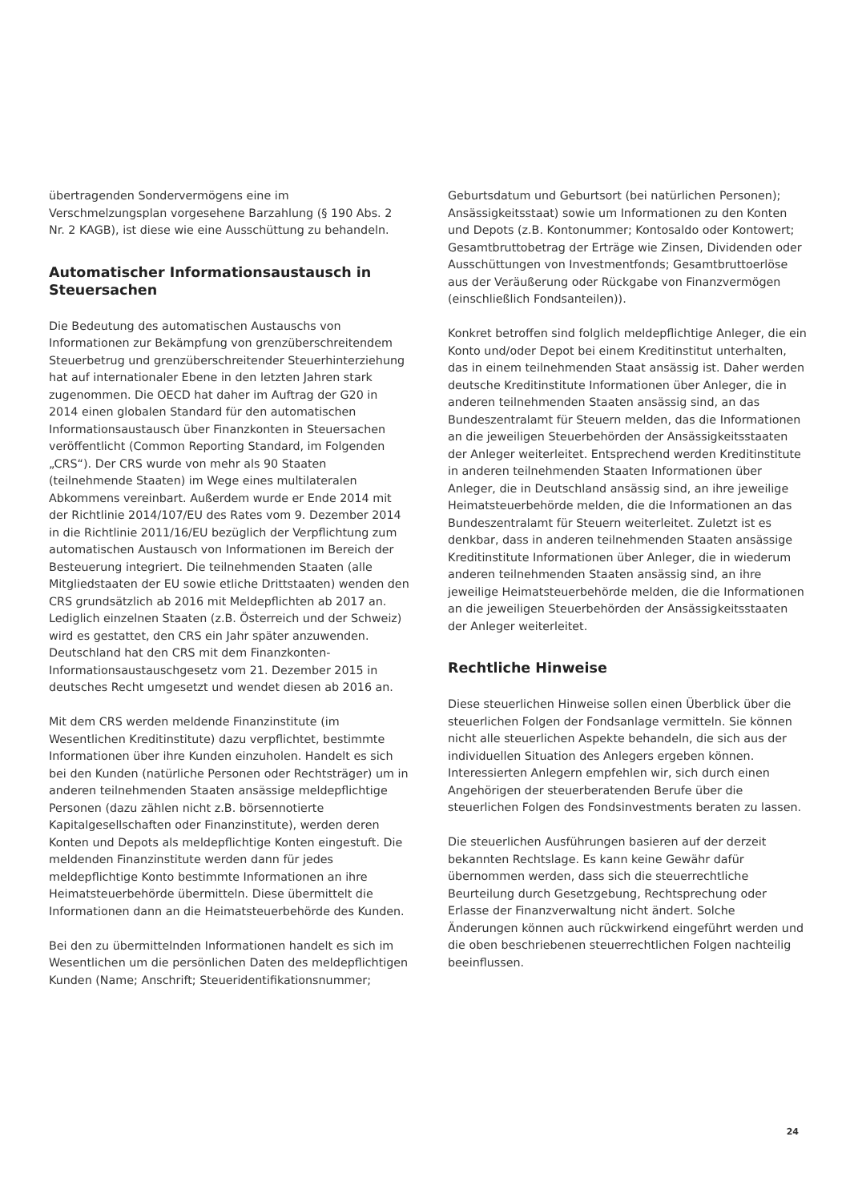übertragenden Sondervermögens eine im Verschmelzungsplan vorgesehene Barzahlung (§ 190 Abs. 2 Nr. 2 KAGB), ist diese wie eine Ausschüttung zu behandeln.
Automatischer Informationsaustausch in Steuersachen
Die Bedeutung des automatischen Austauschs von Informationen zur Bekämpfung von grenzüberschreitendem Steuerbetrug und grenzüberschreitender Steuerhinterziehung hat auf internationaler Ebene in den letzten Jahren stark zugenommen. Die OECD hat daher im Auftrag der G20 in 2014 einen globalen Standard für den automatischen Informationsaustausch über Finanzkonten in Steuersachen veröffentlicht (Common Reporting Standard, im Folgenden „CRS“). Der CRS wurde von mehr als 90 Staaten (teilnehmende Staaten) im Wege eines multilateralen Abkommens vereinbart. Außerdem wurde er Ende 2014 mit der Richtlinie 2014/107/EU des Rates vom 9. Dezember 2014 in die Richtlinie 2011/16/EU bezüglich der Verpflichtung zum automatischen Austausch von Informationen im Bereich der Besteuerung integriert. Die teilnehmenden Staaten (alle Mitgliedstaaten der EU sowie etliche Drittstaaten) wenden den CRS grundsätzlich ab 2016 mit Meldepflichten ab 2017 an. Lediglich einzelnen Staaten (z.B. Österreich und der Schweiz) wird es gestattet, den CRS ein Jahr später anzuwenden. Deutschland hat den CRS mit dem Finanzkonten-Informationsaustauschgesetz vom 21. Dezember 2015 in deutsches Recht umgesetzt und wendet diesen ab 2016 an.
Mit dem CRS werden meldende Finanzinstitute (im Wesentlichen Kreditinstitute) dazu verpflichtet, bestimmte Informationen über ihre Kunden einzuholen. Handelt es sich bei den Kunden (natürliche Personen oder Rechtsträger) um in anderen teilnehmenden Staaten ansässige meldepflichtige Personen (dazu zählen nicht z.B. börsennotierte Kapitalgesellschaften oder Finanzinstitute), werden deren Konten und Depots als meldepflichtige Konten eingestuft. Die meldenden Finanzinstitute werden dann für jedes meldepflichtige Konto bestimmte Informationen an ihre Heimatsteuerbehörde übermitteln. Diese übermittelt die Informationen dann an die Heimatsteuerbehörde des Kunden.
Bei den zu übermittelnden Informationen handelt es sich im Wesentlichen um die persönlichen Daten des meldepflichtigen Kunden (Name; Anschrift; Steueridentifikationsnummer;
Geburtsdatum und Geburtsort (bei natürlichen Personen); Ansässigkeitsstaat) sowie um Informationen zu den Konten und Depots (z.B. Kontonummer; Kontosaldo oder Kontowert; Gesamtbruttobetrag der Erträge wie Zinsen, Dividenden oder Ausschüttungen von Investmentfonds; Gesamtbruttoerlöse aus der Veräußerung oder Rückgabe von Finanzvermögen (einschließlich Fondsanteilen)).
Konkret betroffen sind folglich meldepflichtige Anleger, die ein Konto und/oder Depot bei einem Kreditinstitut unterhalten, das in einem teilnehmenden Staat ansässig ist. Daher werden deutsche Kreditinstitute Informationen über Anleger, die in anderen teilnehmenden Staaten ansässig sind, an das Bundeszentralamt für Steuern melden, das die Informationen an die jeweiligen Steuerbehörden der Ansässigkeitsstaaten der Anleger weiterleitet. Entsprechend werden Kreditinstitute in anderen teilnehmenden Staaten Informationen über Anleger, die in Deutschland ansässig sind, an ihre jeweilige Heimatsteuerbehörde melden, die die Informationen an das Bundeszentralamt für Steuern weiterleitet. Zuletzt ist es denkbar, dass in anderen teilnehmenden Staaten ansässige Kreditinstitute Informationen über Anleger, die in wiederum anderen teilnehmenden Staaten ansässig sind, an ihre jeweilige Heimatsteuerbehörde melden, die die Informationen an die jeweiligen Steuerbehörden der Ansässigkeitsstaaten der Anleger weiterleitet.
Rechtliche Hinweise
Diese steuerlichen Hinweise sollen einen Überblick über die steuerlichen Folgen der Fondsanlage vermitteln. Sie können nicht alle steuerlichen Aspekte behandeln, die sich aus der individuellen Situation des Anlegers ergeben können. Interessierten Anlegern empfehlen wir, sich durch einen Angehörigen der steuerberatenden Berufe über die steuerlichen Folgen des Fondsinvestments beraten zu lassen.
Die steuerlichen Ausführungen basieren auf der derzeit bekannten Rechtslage. Es kann keine Gewähr dafür übernommen werden, dass sich die steuerrechtliche Beurteilung durch Gesetzgebung, Rechtsprechung oder Erlasse der Finanzverwaltung nicht ändert. Solche Änderungen können auch rückwirkend eingeführt werden und die oben beschriebenen steuerrechtlichen Folgen nachteilig beeinflussen.
24